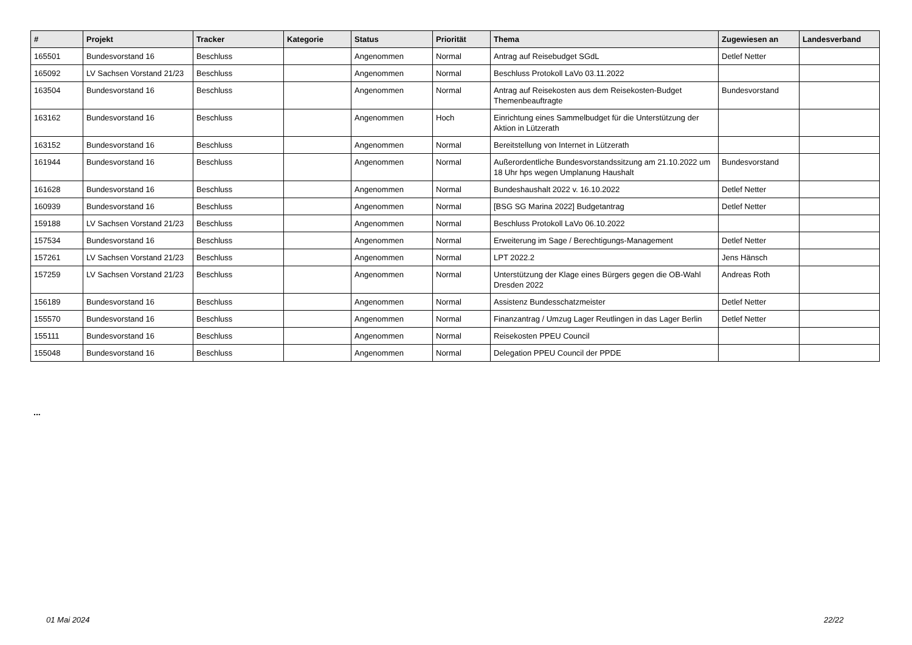| # | Projekt | Tracker | Kategorie | Status | Priorität | Thema | Zugewiesen an | Landesverband |
| --- | --- | --- | --- | --- | --- | --- | --- | --- |
| 165501 | Bundesvorstand 16 | Beschluss | | Angenommen | Normal | Antrag auf Reisebudget SGdL | Detlef Netter | |
| 165092 | LV Sachsen Vorstand 21/23 | Beschluss | | Angenommen | Normal | Beschluss Protokoll LaVo 03.11.2022 | | |
| 163504 | Bundesvorstand 16 | Beschluss | | Angenommen | Normal | Antrag auf Reisekosten aus dem Reisekosten-Budget Themenbeauftragte | Bundesvorstand | |
| 163162 | Bundesvorstand 16 | Beschluss | | Angenommen | Hoch | Einrichtung eines Sammelbudget für die Unterstützung der Aktion in Lützerath | | |
| 163152 | Bundesvorstand 16 | Beschluss | | Angenommen | Normal | Bereitstellung von Internet in Lützerath | | |
| 161944 | Bundesvorstand 16 | Beschluss | | Angenommen | Normal | Außerordentliche Bundesvorstandssitzung am 21.10.2022 um 18 Uhr hps wegen Umplanung Haushalt | Bundesvorstand | |
| 161628 | Bundesvorstand 16 | Beschluss | | Angenommen | Normal | Bundeshaushalt 2022 v. 16.10.2022 | Detlef Netter | |
| 160939 | Bundesvorstand 16 | Beschluss | | Angenommen | Normal | [BSG SG Marina 2022] Budgetantrag | Detlef Netter | |
| 159188 | LV Sachsen Vorstand 21/23 | Beschluss | | Angenommen | Normal | Beschluss Protokoll LaVo 06.10.2022 | | |
| 157534 | Bundesvorstand 16 | Beschluss | | Angenommen | Normal | Erweiterung im Sage / Berechtigungs-Management | Detlef Netter | |
| 157261 | LV Sachsen Vorstand 21/23 | Beschluss | | Angenommen | Normal | LPT 2022.2 | Jens Hänsch | |
| 157259 | LV Sachsen Vorstand 21/23 | Beschluss | | Angenommen | Normal | Unterstützung der Klage eines Bürgers gegen die OB-Wahl Dresden 2022 | Andreas Roth | |
| 156189 | Bundesvorstand 16 | Beschluss | | Angenommen | Normal | Assistenz Bundesschatzmeister | Detlef Netter | |
| 155570 | Bundesvorstand 16 | Beschluss | | Angenommen | Normal | Finanzantrag / Umzug Lager Reutlingen in das Lager Berlin | Detlef Netter | |
| 155111 | Bundesvorstand 16 | Beschluss | | Angenommen | Normal | Reisekosten PPEU Council | | |
| 155048 | Bundesvorstand 16 | Beschluss | | Angenommen | Normal | Delegation PPEU Council der PPDE | | |
...
01 Mai 2024 22/22